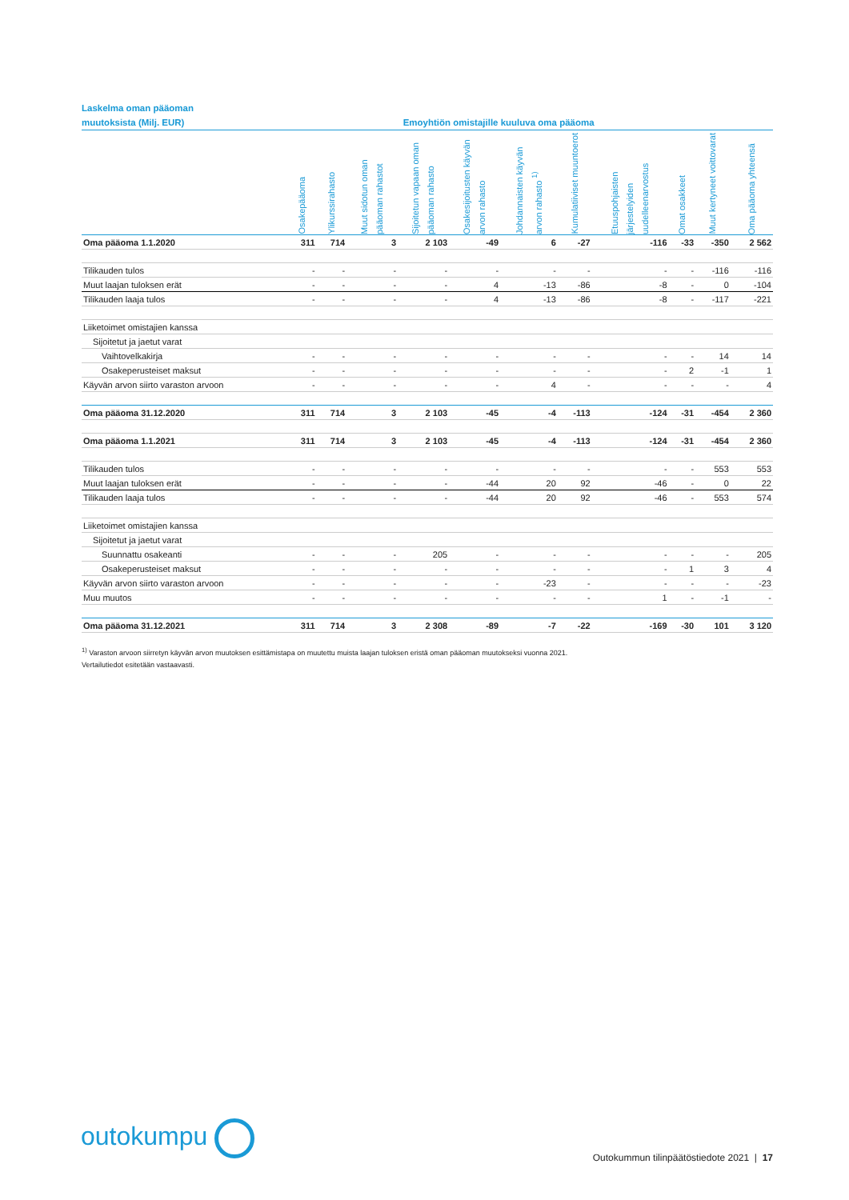Laskelma oman pääoman
muutoksista (Milj. EUR) Emoyhtiön omistajille kuuluva oma pääoma
| | Osakepääoma | Ylikurssirahasto | Muut sidotun oman pääoman rahastot | Sijoitetun vapaan oman pääoman rahasto | Osakesijoitusten käyvän arvon rahasto | Johdannaisten käyvän arvon rahasto <sup>1)</sup> | Kumulatiiviset muuntoerot | Etuuspohjaisten järjestelyiden uudelleenarvostus | Omat osakkeet | Muut kertyneet voittovarat | Oma pääoma yhteensä |
| --- | --- | --- | --- | --- | --- | --- | --- | --- | --- | --- | --- |
| Oma pääoma 1.1.2020 | 311 | 714 | 3 | 2 103 | -49 | 6 | -27 | -116 | -33 | -350 | 2 562 |
| Tilikauden tulos | - | - | - | - | - | - | - | - | - | -116 | -116 |
| Muut laajan tuloksen erät | - | - | - | - | 4 | -13 | -86 | -8 | - | 0 | -104 |
| Tilikauden laaja tulos | - | - | - | - | 4 | -13 | -86 | -8 | - | -117 | -221 |
| Liiketoimet omistajien kanssa | | | | | | | | | | | |
| Sijoitetut ja jaetut varat | | | | | | | | | | | |
| Vaihtovelkakirja | - | - | - | - | - | - | - | - | - | 14 | 14 |
| Osakeperusteiset maksut | - | - | - | - | - | - | - | - | 2 | -1 | 1 |
| Käyvän arvon siirto varaston arvoon | - | - | - | - | - | 4 | - | - | - | - | 4 |
| Oma pääoma 31.12.2020 | 311 | 714 | 3 | 2 103 | -45 | -4 | -113 | -124 | -31 | -454 | 2 360 |
| Oma pääoma 1.1.2021 | 311 | 714 | 3 | 2 103 | -45 | -4 | -113 | -124 | -31 | -454 | 2 360 |
| Tilikauden tulos | - | - | - | - | - | - | - | - | - | 553 | 553 |
| Muut laajan tuloksen erät | - | - | - | - | -44 | 20 | 92 | -46 | - | 0 | 22 |
| Tilikauden laaja tulos | - | - | - | - | -44 | 20 | 92 | -46 | - | 553 | 574 |
| Liiketoimet omistajien kanssa | | | | | | | | | | | |
| Sijoitetut ja jaetut varat | | | | | | | | | | | |
| Suunnattu osakeanti | - | - | - | 205 | - | - | - | - | - | - | 205 |
| Osakeperusteiset maksut | - | - | - | - | - | - | - | - | 1 | 3 | 4 |
| Käyvän arvon siirto varaston arvoon | - | - | - | - | - | -23 | - | - | - | - | -23 |
| Muu muutos | - | - | - | - | - | - | - | 1 | - | -1 | - |
| Oma pääoma 31.12.2021 | 311 | 714 | 3 | 2 308 | -89 | -7 | -22 | -169 | -30 | 101 | 3 120 |
<sup>1)</sup> Varaston arvoon siirretyn käyvän arvon muutoksen esittämistapa on muutettu muista laajan tuloksen eristä oman pääoman muutokseksi vuonna 2021.
Vertailutiedot esitetään vastaavasti.
outokumpu
Outokummun tilinpäätöstiedote 2021 | 17